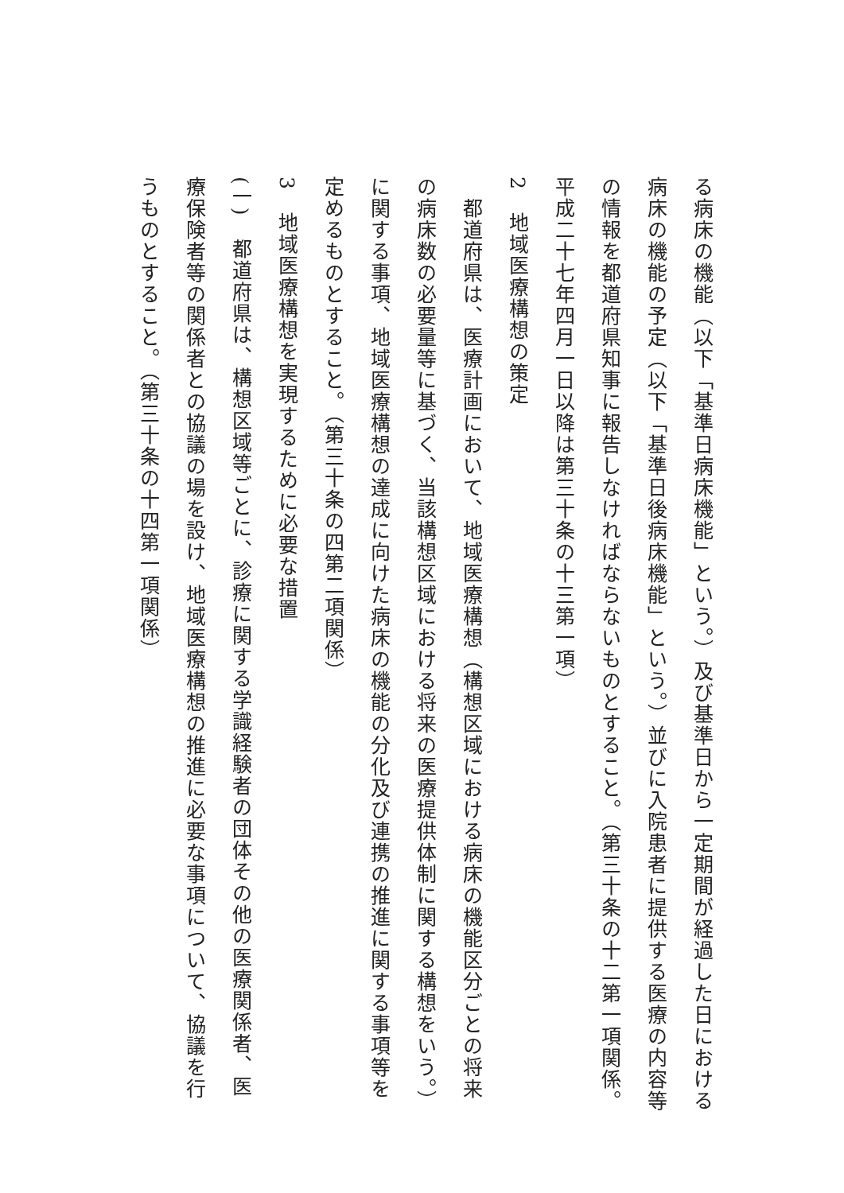る病床の機能（以下「基準日病床機能」という。）及び基準日から一定期間が経過した日における病床の機能の予定（以下「基準日後病床機能」という。）並びに入院患者に提供する医療の内容等の情報を都道府県知事に報告しなければならないものとすること。（第三十条の十二第一項関係。平成二十七年四月一日以降は第三十条の十三第一項）
2　地域医療構想の策定
　都道府県は、医療計画において、地域医療構想（構想区域における病床の機能区分ごとの将来の病床数の必要量等に基づく、当該構想区域における将来の医療提供体制に関する構想をいう。）に関する事項、地域医療構想の達成に向けた病床の機能の分化及び連携の推進に関する事項等を定めるものとすること。（第三十条の四第二項関係）
3　地域医療構想を実現するために必要な措置
(一)　都道府県は、構想区域等ごとに、診療に関する学識経験者の団体その他の医療関係者、医療保険者等の関係者との協議の場を設け、地域医療構想の推進に必要な事項について、協議を行うものとすること。（第三十条の十四第一項関係）